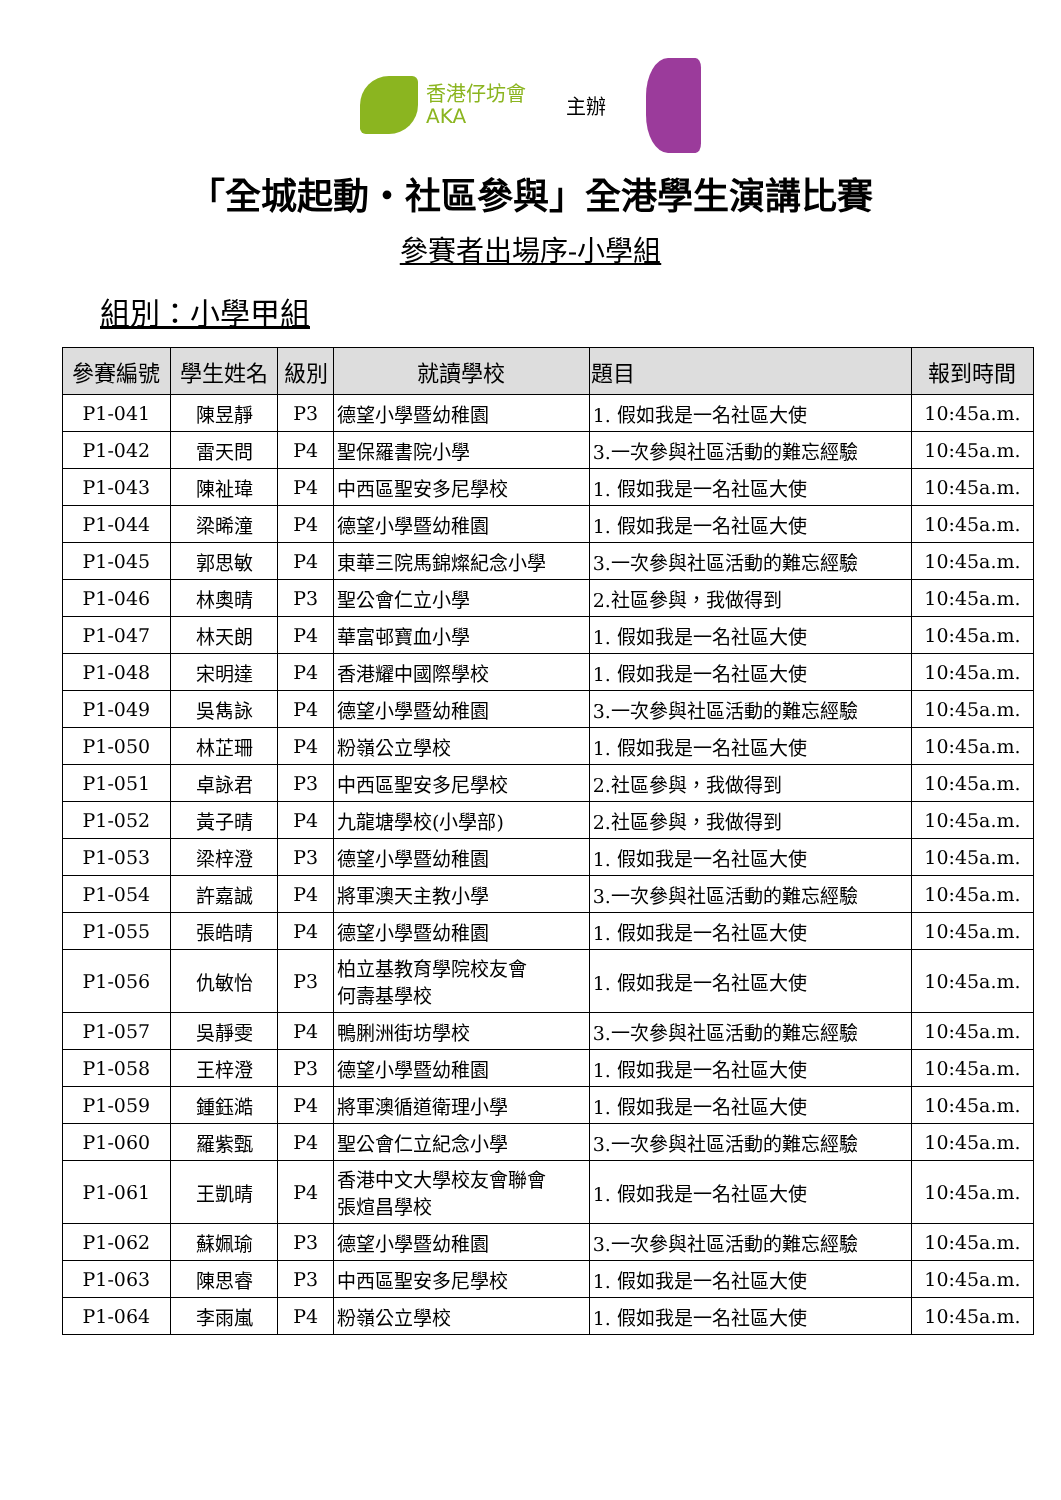香港仔坊會
AKA
主辦
「全城起動・社區參與」全港學生演講比賽
參賽者出場序-小學組
組別：小學甲組
| 參賽編號 | 學生姓名 | 級別 | 就讀學校 | 題目 | 報到時間 |
| --- | --- | --- | --- | --- | --- |
| P1-041 | 陳昱靜 | P3 | 德望小學暨幼稚園 | 1. 假如我是一名社區大使 | 10:45a.m. |
| P1-042 | 雷天問 | P4 | 聖保羅書院小學 | 3.一次參與社區活動的難忘經驗 | 10:45a.m. |
| P1-043 | 陳祉瑋 | P4 | 中西區聖安多尼學校 | 1. 假如我是一名社區大使 | 10:45a.m. |
| P1-044 | 梁晞潼 | P4 | 德望小學暨幼稚園 | 1. 假如我是一名社區大使 | 10:45a.m. |
| P1-045 | 郭思敏 | P4 | 東華三院馬錦燦紀念小學 | 3.一次參與社區活動的難忘經驗 | 10:45a.m. |
| P1-046 | 林奧晴 | P3 | 聖公會仁立小學 | 2.社區參與，我做得到 | 10:45a.m. |
| P1-047 | 林天朗 | P4 | 華富邨寶血小學 | 1. 假如我是一名社區大使 | 10:45a.m. |
| P1-048 | 宋明達 | P4 | 香港耀中國際學校 | 1. 假如我是一名社區大使 | 10:45a.m. |
| P1-049 | 吳雋詠 | P4 | 德望小學暨幼稚園 | 3.一次參與社區活動的難忘經驗 | 10:45a.m. |
| P1-050 | 林芷珊 | P4 | 粉嶺公立學校 | 1. 假如我是一名社區大使 | 10:45a.m. |
| P1-051 | 卓詠君 | P3 | 中西區聖安多尼學校 | 2.社區參與，我做得到 | 10:45a.m. |
| P1-052 | 黃子晴 | P4 | 九龍塘學校(小學部) | 2.社區參與，我做得到 | 10:45a.m. |
| P1-053 | 梁梓澄 | P3 | 德望小學暨幼稚園 | 1. 假如我是一名社區大使 | 10:45a.m. |
| P1-054 | 許嘉誠 | P4 | 將軍澳天主教小學 | 3.一次參與社區活動的難忘經驗 | 10:45a.m. |
| P1-055 | 張皓晴 | P4 | 德望小學暨幼稚園 | 1. 假如我是一名社區大使 | 10:45a.m. |
| P1-056 | 仇敏怡 | P3 | 柏立基教育學院校友會 何壽基學校 | 1. 假如我是一名社區大使 | 10:45a.m. |
| P1-057 | 吳靜雯 | P4 | 鴨脷洲街坊學校 | 3.一次參與社區活動的難忘經驗 | 10:45a.m. |
| P1-058 | 王梓澄 | P3 | 德望小學暨幼稚園 | 1. 假如我是一名社區大使 | 10:45a.m. |
| P1-059 | 鍾鈺澔 | P4 | 將軍澳循道衛理小學 | 1. 假如我是一名社區大使 | 10:45a.m. |
| P1-060 | 羅紫甄 | P4 | 聖公會仁立紀念小學 | 3.一次參與社區活動的難忘經驗 | 10:45a.m. |
| P1-061 | 王凱晴 | P4 | 香港中文大學校友會聯會 張煊昌學校 | 1. 假如我是一名社區大使 | 10:45a.m. |
| P1-062 | 蘇姵瑜 | P3 | 德望小學暨幼稚園 | 3.一次參與社區活動的難忘經驗 | 10:45a.m. |
| P1-063 | 陳思睿 | P3 | 中西區聖安多尼學校 | 1. 假如我是一名社區大使 | 10:45a.m. |
| P1-064 | 李雨嵐 | P4 | 粉嶺公立學校 | 1. 假如我是一名社區大使 | 10:45a.m. |